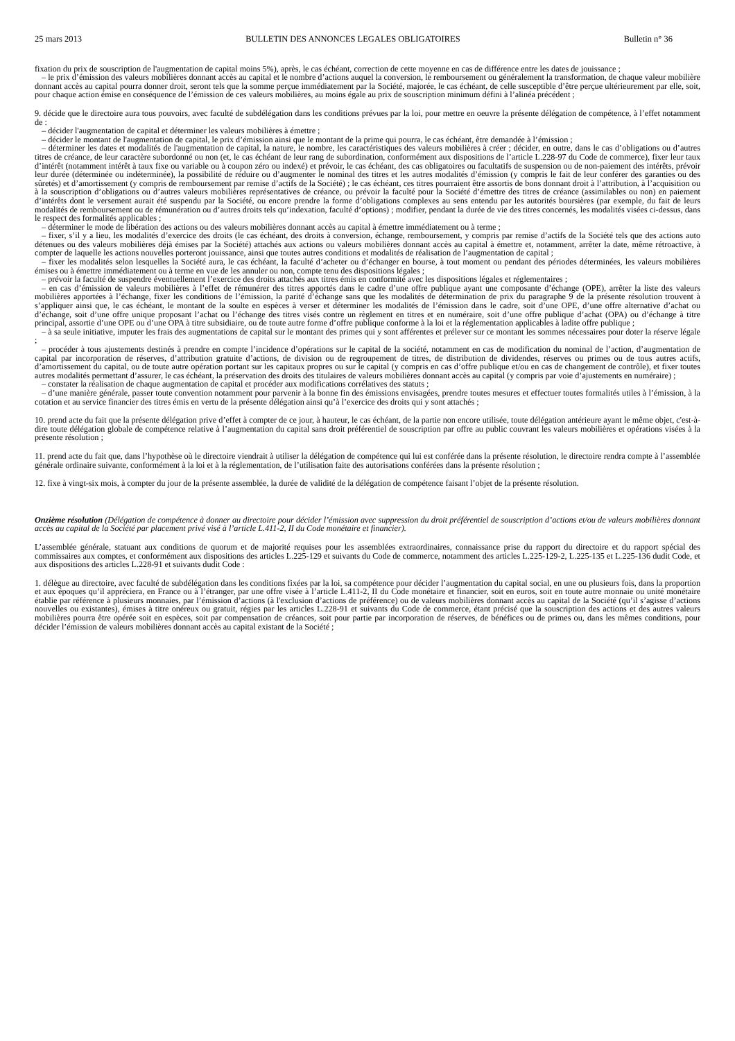25 mars 2013 BULLETIN DES ANNONCES LEGALES OBLIGATOIRES Bulletin n° 36
fixation du prix de souscription de l'augmentation de capital moins 5%), après, le cas échéant, correction de cette moyenne en cas de différence entre les dates de jouissance ;
– le prix d’émission des valeurs mobilières donnant accès au capital et le nombre d’actions auquel la conversion, le remboursement ou généralement la transformation, de chaque valeur mobilière donnant accès au capital pourra donner droit, seront tels que la somme perçue immédiatement par la Société, majorée, le cas échéant, de celle susceptible d’être perçue ultérieurement par elle, soit, pour chaque action émise en conséquence de l’émission de ces valeurs mobilières, au moins égale au prix de souscription minimum défini à l’alinéa précédent ;
9. décide que le directoire aura tous pouvoirs, avec faculté de subdélégation dans les conditions prévues par la loi, pour mettre en oeuvre la présente délégation de compétence, à l’effet notamment de :
– décider l'augmentation de capital et déterminer les valeurs mobilières à émettre ;
– décider le montant de l'augmentation de capital, le prix d’émission ainsi que le montant de la prime qui pourra, le cas échéant, être demandée à l’émission ;
– déterminer les dates et modalités de l'augmentation de capital, la nature, le nombre, les caractéristiques des valeurs mobilières à créer ; décider, en outre, dans le cas d’obligations ou d’autres titres de créance, de leur caractère subordonné ou non (et, le cas échéant de leur rang de subordination, conformément aux dispositions de l’article L.228-97 du Code de commerce), fixer leur taux d’intérêt (notamment intérêt à taux fixe ou variable ou à coupon zéro ou indexé) et prévoir, le cas échéant, des cas obligatoires ou facultatifs de suspension ou de non-paiement des intérêts, prévoir leur durée (déterminée ou indéterminée), la possibilité de réduire ou d’augmenter le nominal des titres et les autres modalités d’émission (y compris le fait de leur conférer des garanties ou des sûretés) et d’amortissement (y compris de remboursement par remise d’actifs de la Société) ; le cas échéant, ces titres pourraient être assortis de bons donnant droit à l’attribution, à l’acquisition ou à la souscription d’obligations ou d’autres valeurs mobilières représentatives de créance, ou prévoir la faculté pour la Société d’émettre des titres de créance (assimilables ou non) en paiement d’intérêts dont le versement aurait été suspendu par la Société, ou encore prendre la forme d’obligations complexes au sens entendu par les autorités boursières (par exemple, du fait de leurs modalités de remboursement ou de rémunération ou d’autres droits tels qu’indexation, faculté d’options) ; modifier, pendant la durée de vie des titres concernés, les modalités visées ci-dessus, dans le respect des formalités applicables ;
– déterminer le mode de libération des actions ou des valeurs mobilières donnant accès au capital à émettre immédiatement ou à terme ;
– fixer, s’il y a lieu, les modalités d’exercice des droits (le cas échéant, des droits à conversion, échange, remboursement, y compris par remise d’actifs de la Société tels que des actions auto détenues ou des valeurs mobilières déjà émises par la Société) attachés aux actions ou valeurs mobilières donnant accès au capital à émettre et, notamment, arrêter la date, même rétroactive, à compter de laquelle les actions nouvelles porteront jouissance, ainsi que toutes autres conditions et modalités de réalisation de l’augmentation de capital ;
– fixer les modalités selon lesquelles la Société aura, le cas échéant, la faculté d’acheter ou d’échanger en bourse, à tout moment ou pendant des périodes déterminées, les valeurs mobilières émises ou à émettre immédiatement ou à terme en vue de les annuler ou non, compte tenu des dispositions légales ;
– prévoir la faculté de suspendre éventuellement l’exercice des droits attachés aux titres émis en conformité avec les dispositions légales et réglementaires ;
– en cas d’émission de valeurs mobilières à l’effet de rémunérer des titres apportés dans le cadre d’une offre publique ayant une composante d’échange (OPE), arrêter la liste des valeurs mobilières apportées à l’échange, fixer les conditions de l’émission, la parité d’échange sans que les modalités de détermination de prix du paragraphe 9 de la présente résolution trouvent à s’appliquer ainsi que, le cas échéant, le montant de la soulte en espèces à verser et déterminer les modalités de l’émission dans le cadre, soit d’une OPE, d’une offre alternative d’achat ou d’échange, soit d’une offre unique proposant l’achat ou l’échange des titres visés contre un règlement en titres et en numéraire, soit d’une offre publique d’achat (OPA) ou d’échange à titre principal, assortie d’une OPE ou d’une OPA à titre subsidiaire, ou de toute autre forme d’offre publique conforme à la loi et la réglementation applicables à ladite offre publique ;
– à sa seule initiative, imputer les frais des augmentations de capital sur le montant des primes qui y sont afférentes et prélever sur ce montant les sommes nécessaires pour doter la réserve légale ;
– procéder à tous ajustements destinés à prendre en compte l’incidence d’opérations sur le capital de la société, notamment en cas de modification du nominal de l’action, d’augmentation de capital par incorporation de réserves, d’attribution gratuite d’actions, de division ou de regroupement de titres, de distribution de dividendes, réserves ou primes ou de tous autres actifs, d’amortissement du capital, ou de toute autre opération portant sur les capitaux propres ou sur le capital (y compris en cas d’offre publique et/ou en cas de changement de contrôle), et fixer toutes autres modalités permettant d’assurer, le cas échéant, la préservation des droits des titulaires de valeurs mobilières donnant accès au capital (y compris par voie d’ajustements en numéraire) ;
– constater la réalisation de chaque augmentation de capital et procéder aux modifications corrélatives des statuts ;
– d’une manière générale, passer toute convention notamment pour parvenir à la bonne fin des émissions envisagées, prendre toutes mesures et effectuer toutes formalités utiles à l’émission, à la cotation et au service financier des titres émis en vertu de la présente délégation ainsi qu’à l’exercice des droits qui y sont attachés ;
10. prend acte du fait que la présente délégation prive d’effet à compter de ce jour, à hauteur, le cas échéant, de la partie non encore utilisée, toute délégation antérieure ayant le même objet, c'est-à-dire toute délégation globale de compétence relative à l’augmentation du capital sans droit préférentiel de souscription par offre au public couvrant les valeurs mobilières et opérations visées à la présente résolution ;
11. prend acte du fait que, dans l’hypothèse où le directoire viendrait à utiliser la délégation de compétence qui lui est conférée dans la présente résolution, le directoire rendra compte à l’assemblée générale ordinaire suivante, conformément à la loi et à la réglementation, de l’utilisation faite des autorisations conférées dans la présente résolution ;
12. fixe à vingt-six mois, à compter du jour de la présente assemblée, la durée de validité de la délégation de compétence faisant l’objet de la présente résolution.
Onzième résolution (Délégation de compétence à donner au directoire pour décider l’émission avec suppression du droit préférentiel de souscription d’actions et/ou de valeurs mobilières donnant accès au capital de la Société par placement privé visé à l’article L.411-2, II du Code monétaire et financier).
L’assemblée générale, statuant aux conditions de quorum et de majorité requises pour les assemblées extraordinaires, connaissance prise du rapport du directoire et du rapport spécial des commissaires aux comptes, et conformément aux dispositions des articles L.225-129 et suivants du Code de commerce, notamment des articles L.225-129-2, L.225-135 et L.225-136 dudit Code, et aux dispositions des articles L.228-91 et suivants dudit Code :
1. délègue au directoire, avec faculté de subdélégation dans les conditions fixées par la loi, sa compétence pour décider l’augmentation du capital social, en une ou plusieurs fois, dans la proportion et aux époques qu’il appréciera, en France ou à l’étranger, par une offre visée à l’article L.411-2, II du Code monétaire et financier, soit en euros, soit en toute autre monnaie ou unité monétaire établie par référence à plusieurs monnaies, par l’émission d’actions (à l'exclusion d’actions de préférence) ou de valeurs mobilières donnant accès au capital de la Société (qu’il s’agisse d’actions nouvelles ou existantes), émises à titre onéreux ou gratuit, régies par les articles L.228-91 et suivants du Code de commerce, étant précisé que la souscription des actions et des autres valeurs mobilières pourra être opérée soit en espèces, soit par compensation de créances, soit pour partie par incorporation de réserves, de bénéfices ou de primes ou, dans les mêmes conditions, pour décider l’émission de valeurs mobilières donnant accès au capital existant de la Société ;